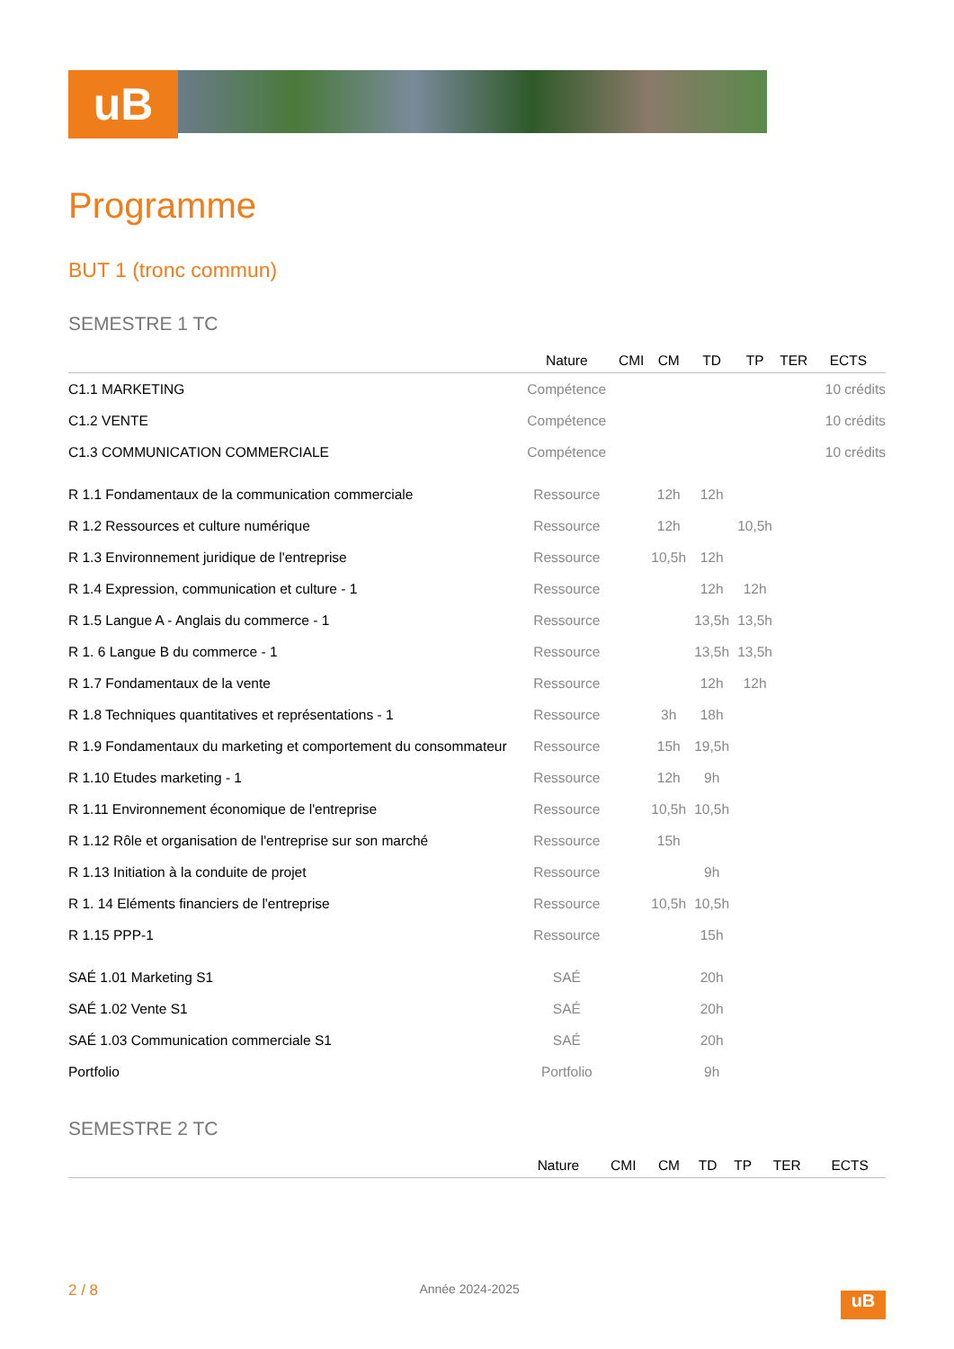uB
Programme
BUT 1 (tronc commun)
SEMESTRE 1 TC
| | Nature | CMI | CM | TD | TP | TER | ECTS |
| --- | --- | --- | --- | --- | --- | --- | --- |
| C1.1 MARKETING | Compétence | | | | | | 10 crédits |
| C1.2 VENTE | Compétence | | | | | | 10 crédits |
| C1.3 COMMUNICATION COMMERCIALE | Compétence | | | | | | 10 crédits |
| R 1.1 Fondamentaux de la communication commerciale | Ressource | | 12h | 12h | | | |
| R 1.2 Ressources et culture numérique | Ressource | | 12h | | 10,5h | | |
| R 1.3 Environnement juridique de l'entreprise | Ressource | | 10,5h | 12h | | | |
| R 1.4 Expression, communication et culture - 1 | Ressource | | | 12h | 12h | | |
| R 1.5 Langue A - Anglais du commerce - 1 | Ressource | | | 13,5h | 13,5h | | |
| R 1. 6 Langue B du commerce - 1 | Ressource | | | 13,5h | 13,5h | | |
| R 1.7 Fondamentaux de la vente | Ressource | | | 12h | 12h | | |
| R 1.8 Techniques quantitatives et représentations - 1 | Ressource | | 3h | 18h | | | |
| R 1.9 Fondamentaux du marketing et comportement du consommateur | Ressource | | 15h | 19,5h | | | |
| R 1.10 Etudes marketing - 1 | Ressource | | 12h | 9h | | | |
| R 1.11 Environnement économique de l'entreprise | Ressource | | 10,5h | 10,5h | | | |
| R 1.12 Rôle et organisation de l'entreprise sur son marché | Ressource | | 15h | | | | |
| R 1.13 Initiation à la conduite de projet | Ressource | | | 9h | | | |
| R 1. 14 Eléments financiers de l'entreprise | Ressource | | 10,5h | 10,5h | | | |
| R 1.15 PPP-1 | Ressource | | | 15h | | | |
| SAÉ 1.01 Marketing S1 | SAÉ | | | 20h | | | |
| SAÉ 1.02 Vente S1 | SAÉ | | | 20h | | | |
| SAÉ 1.03 Communication commerciale S1 | SAÉ | | | 20h | | | |
| Portfolio | Portfolio | | | 9h | | | |
SEMESTRE 2 TC
| | Nature | CMI | CM | TD | TP | TER | ECTS |
| --- | --- | --- | --- | --- | --- | --- | --- |
2 / 8 Année 2024-2025
uB